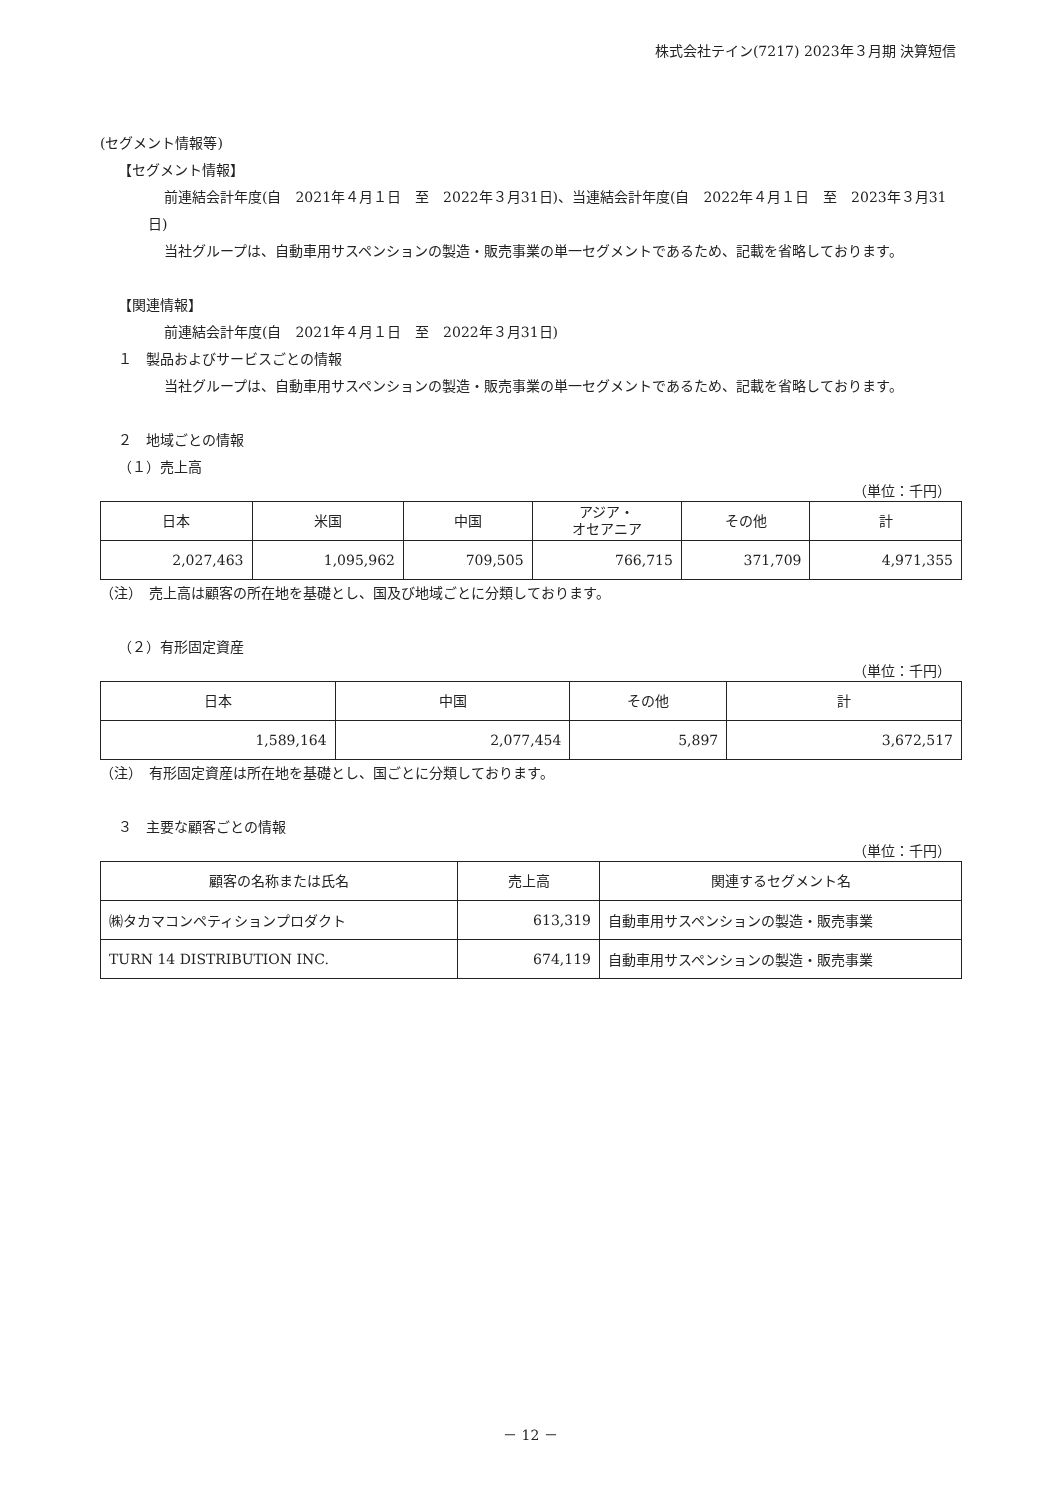株式会社テイン(7217) 2023年３月期 決算短信
(セグメント情報等)
【セグメント情報】
前連結会計年度(自　2021年４月１日　至　2022年３月31日)、当連結会計年度(自　2022年４月１日　至　2023年３月31日)
当社グループは、自動車用サスペンションの製造・販売事業の単一セグメントであるため、記載を省略しております。
【関連情報】
前連結会計年度(自　2021年４月１日　至　2022年３月31日)
１　製品およびサービスごとの情報
当社グループは、自動車用サスペンションの製造・販売事業の単一セグメントであるため、記載を省略しております。
２　地域ごとの情報
（１）売上高
（単位：千円）
| 日本 | 米国 | 中国 | アジア・ オセアニア | その他 | 計 |
| --- | --- | --- | --- | --- | --- |
| 2,027,463 | 1,095,962 | 709,505 | 766,715 | 371,709 | 4,971,355 |
（注）　売上高は顧客の所在地を基礎とし、国及び地域ごとに分類しております。
（２）有形固定資産
（単位：千円）
| 日本 | 中国 | その他 | 計 |
| --- | --- | --- | --- |
| 1,589,164 | 2,077,454 | 5,897 | 3,672,517 |
（注）　有形固定資産は所在地を基礎とし、国ごとに分類しております。
３　主要な顧客ごとの情報
（単位：千円）
| 顧客の名称または氏名 | 売上高 | 関連するセグメント名 |
| --- | --- | --- |
| ㈱タカマコンペティションプロダクト | 613,319 | 自動車用サスペンションの製造・販売事業 |
| TURN 14 DISTRIBUTION INC. | 674,119 | 自動車用サスペンションの製造・販売事業 |
－ 12 －